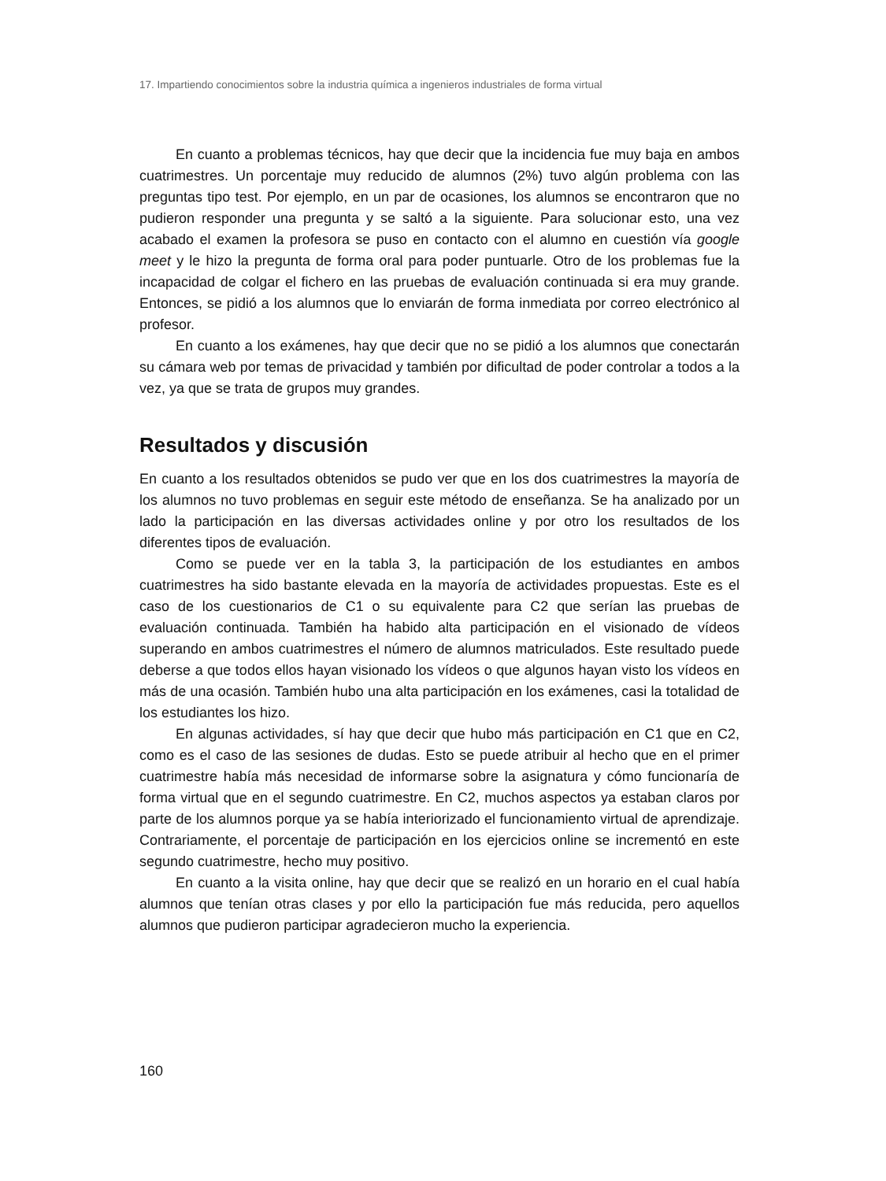17. Impartiendo conocimientos sobre la industria química a ingenieros industriales de forma virtual
En cuanto a problemas técnicos, hay que decir que la incidencia fue muy baja en ambos cuatrimestres. Un porcentaje muy reducido de alumnos (2%) tuvo algún problema con las preguntas tipo test. Por ejemplo, en un par de ocasiones, los alumnos se encontraron que no pudieron responder una pregunta y se saltó a la siguiente. Para solucionar esto, una vez acabado el examen la profesora se puso en contacto con el alumno en cuestión vía google meet y le hizo la pregunta de forma oral para poder puntuarle. Otro de los problemas fue la incapacidad de colgar el fichero en las pruebas de evaluación continuada si era muy grande. Entonces, se pidió a los alumnos que lo enviarán de forma inmediata por correo electrónico al profesor.
En cuanto a los exámenes, hay que decir que no se pidió a los alumnos que conectarán su cámara web por temas de privacidad y también por dificultad de poder controlar a todos a la vez, ya que se trata de grupos muy grandes.
Resultados y discusión
En cuanto a los resultados obtenidos se pudo ver que en los dos cuatrimestres la mayoría de los alumnos no tuvo problemas en seguir este método de enseñanza. Se ha analizado por un lado la participación en las diversas actividades online y por otro los resultados de los diferentes tipos de evaluación.
Como se puede ver en la tabla 3, la participación de los estudiantes en ambos cuatrimestres ha sido bastante elevada en la mayoría de actividades propuestas. Este es el caso de los cuestionarios de C1 o su equivalente para C2 que serían las pruebas de evaluación continuada. También ha habido alta participación en el visionado de vídeos superando en ambos cuatrimestres el número de alumnos matriculados. Este resultado puede deberse a que todos ellos hayan visionado los vídeos o que algunos hayan visto los vídeos en más de una ocasión. También hubo una alta participación en los exámenes, casi la totalidad de los estudiantes los hizo.
En algunas actividades, sí hay que decir que hubo más participación en C1 que en C2, como es el caso de las sesiones de dudas. Esto se puede atribuir al hecho que en el primer cuatrimestre había más necesidad de informarse sobre la asignatura y cómo funcionaría de forma virtual que en el segundo cuatrimestre. En C2, muchos aspectos ya estaban claros por parte de los alumnos porque ya se había interiorizado el funcionamiento virtual de aprendizaje. Contrariamente, el porcentaje de participación en los ejercicios online se incrementó en este segundo cuatrimestre, hecho muy positivo.
En cuanto a la visita online, hay que decir que se realizó en un horario en el cual había alumnos que tenían otras clases y por ello la participación fue más reducida, pero aquellos alumnos que pudieron participar agradecieron mucho la experiencia.
160